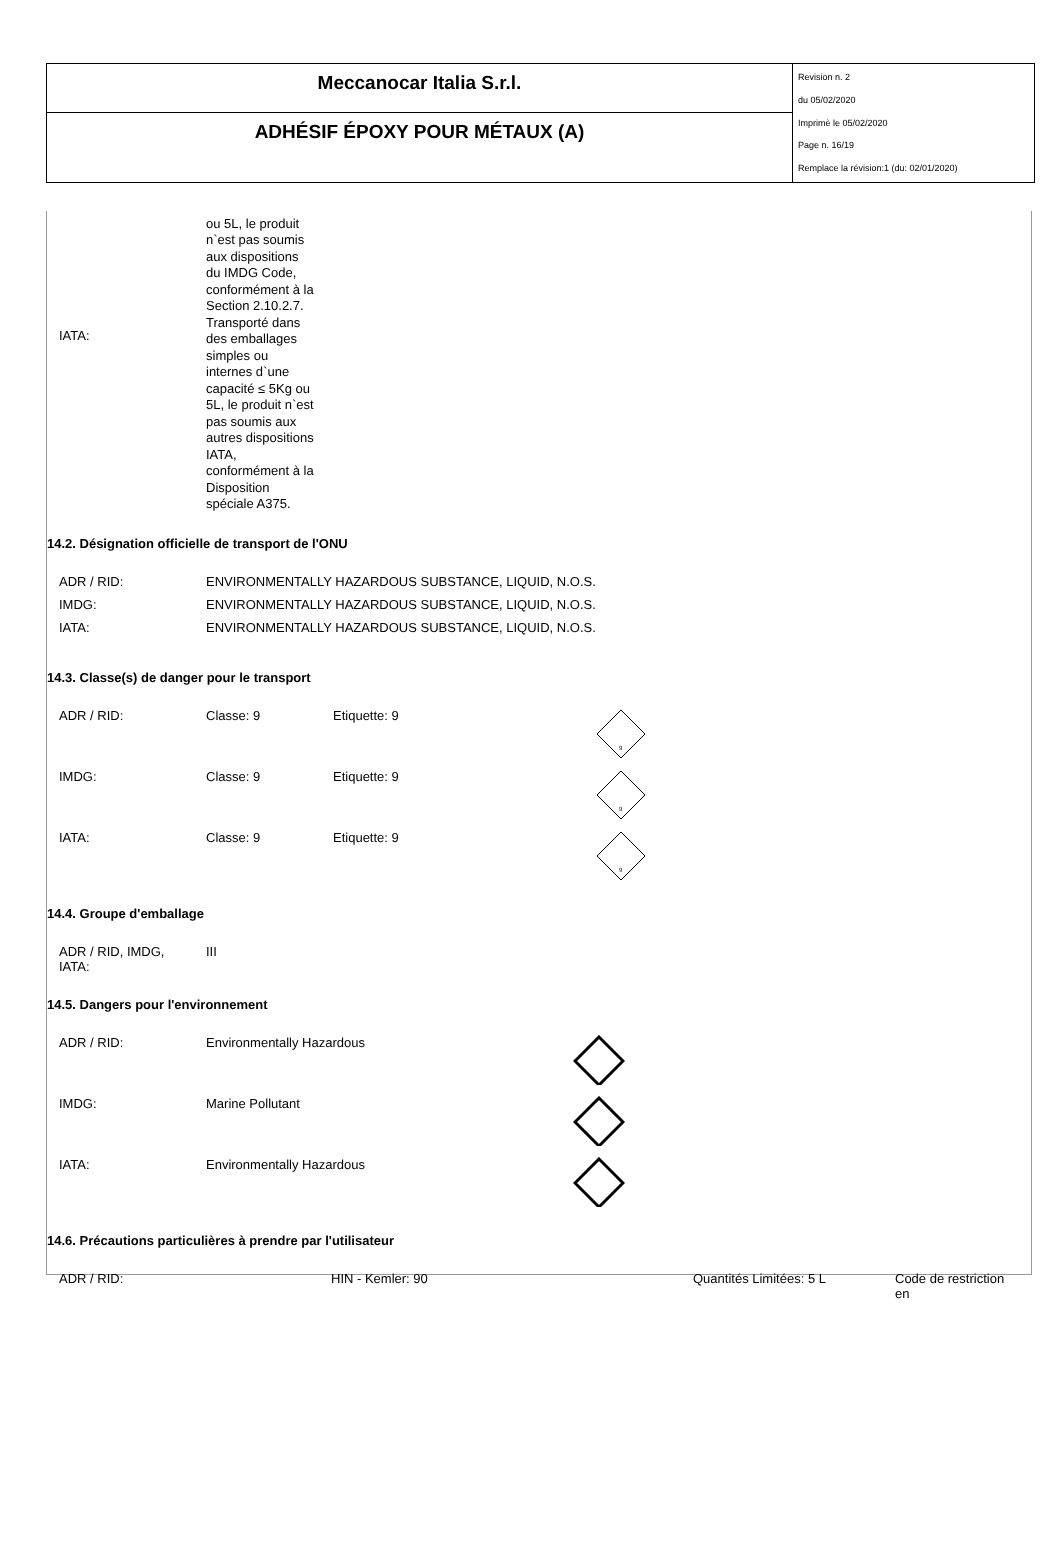Meccanocar Italia S.r.l.
ADHÉSIF ÉPOXY POUR MÉTAUX (A)
Revision n. 2
du 05/02/2020
Imprimè le 05/02/2020
Page n. 16/19
Remplace la révision:1 (du: 02/01/2020)
| IATA: | ou 5L, le produit n`est pas soumis aux dispositions du IMDG Code, conformément à la Section 2.10.2.7. Transporté dans des emballages simples ou internes d`une capacité ≤ 5Kg ou 5L, le produit n`est pas soumis aux autres dispositions IATA, conformément à la Disposition spéciale A375. |
14.2. Désignation officielle de transport de l'ONU
| ADR / RID: | ENVIRONMENTALLY HAZARDOUS SUBSTANCE, LIQUID, N.O.S. |
| IMDG: | ENVIRONMENTALLY HAZARDOUS SUBSTANCE, LIQUID, N.O.S. |
| IATA: | ENVIRONMENTALLY HAZARDOUS SUBSTANCE, LIQUID, N.O.S. |
14.3. Classe(s) de danger pour le transport
| ADR / RID: | Classe: 9 | Etiquette: 9 | 9 |
| IMDG: | Classe: 9 | Etiquette: 9 | 9 |
| IATA: | Classe: 9 | Etiquette: 9 | 9 |
14.4. Groupe d'emballage
| ADR / RID, IMDG, IATA: | III |
14.5. Dangers pour l'environnement
| ADR / RID: | Environmentally Hazardous | |
| IMDG: | Marine Pollutant | |
| IATA: | Environmentally Hazardous | |
14.6. Précautions particulières à prendre par l'utilisateur
| ADR / RID: | HIN - Kemler: 90 | Quantités Limitées: 5 L | Code de restriction en |